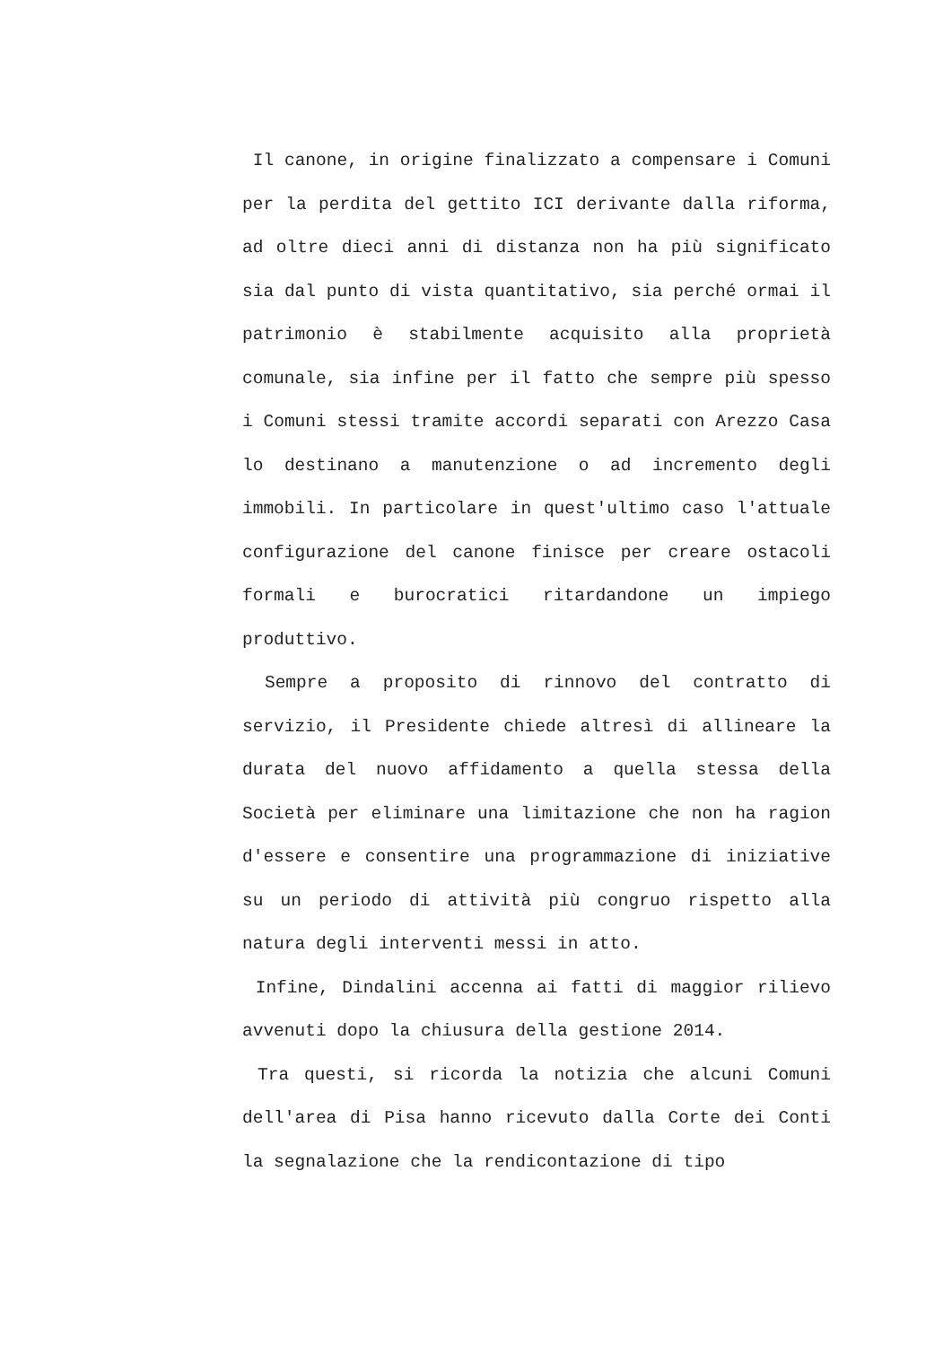Il canone, in origine finalizzato a compensare i Comuni per la perdita del gettito ICI derivante dalla riforma, ad oltre dieci anni di distanza non ha più significato sia dal punto di vista quantitativo, sia perché ormai il patrimonio è stabilmente acquisito alla proprietà comunale, sia infine per il fatto che sempre più spesso i Comuni stessi tramite accordi separati con Arezzo Casa lo destinano a manutenzione o ad incremento degli immobili. In particolare in quest'ultimo caso l'attuale configurazione del canone finisce per creare ostacoli formali e burocratici ritardandone un impiego produttivo.
Sempre a proposito di rinnovo del contratto di servizio, il Presidente chiede altresì di allineare la durata del nuovo affidamento a quella stessa della Società per eliminare una limitazione che non ha ragion d'essere e consentire una programmazione di iniziative su un periodo di attività più congruo rispetto alla natura degli interventi messi in atto.
Infine, Dindalini accenna ai fatti di maggior rilievo avvenuti dopo la chiusura della gestione 2014.
Tra questi, si ricorda la notizia che alcuni Comuni dell'area di Pisa hanno ricevuto dalla Corte dei Conti la segnalazione che la rendicontazione di tipo